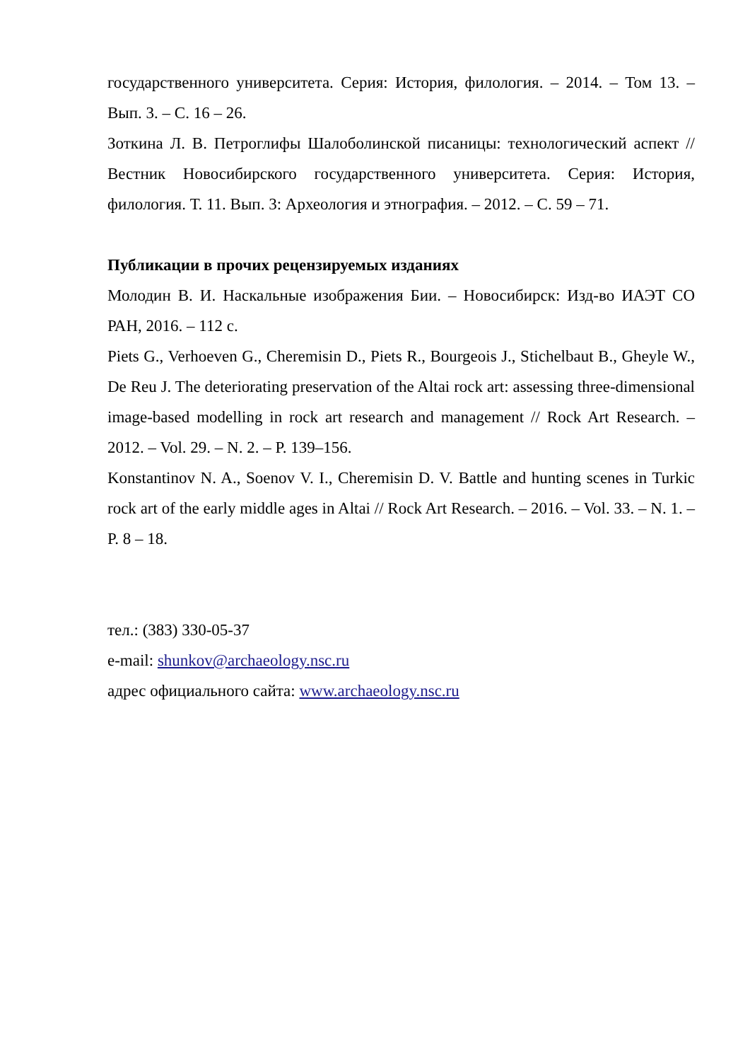государственного университета. Серия: История, филология. – 2014. – Том 13. – Вып. 3. – С. 16 – 26.
Зоткина Л. В. Петроглифы Шалоболинской писаницы: технологический аспект // Вестник Новосибирского государственного университета. Серия: История, филология. Т. 11. Вып. 3: Археология и этнография. – 2012. – С. 59 – 71.
Публикации в прочих рецензируемых изданиях
Молодин В. И. Наскальные изображения Бии. – Новосибирск: Изд-во ИАЭТ СО РАН, 2016. – 112 с.
Piets G., Verhoeven G., Cheremisin D., Piets R., Bourgeois J., Stichelbaut B., Gheyle W., De Reu J. The deteriorating preservation of the Altai rock art: assessing three-dimensional image-based modelling in rock art research and management // Rock Art Research. – 2012. – Vol. 29. – N. 2. – P. 139–156.
Konstantinov N. A., Soenov V. I., Cheremisin D. V. Battle and hunting scenes in Turkic rock art of the early middle ages in Altai // Rock Art Research. – 2016. – Vol. 33. – N. 1. – P. 8 – 18.
тел.: (383) 330-05-37
e-mail: shunkov@archaeology.nsc.ru
адрес официального сайта: www.archaeology.nsc.ru